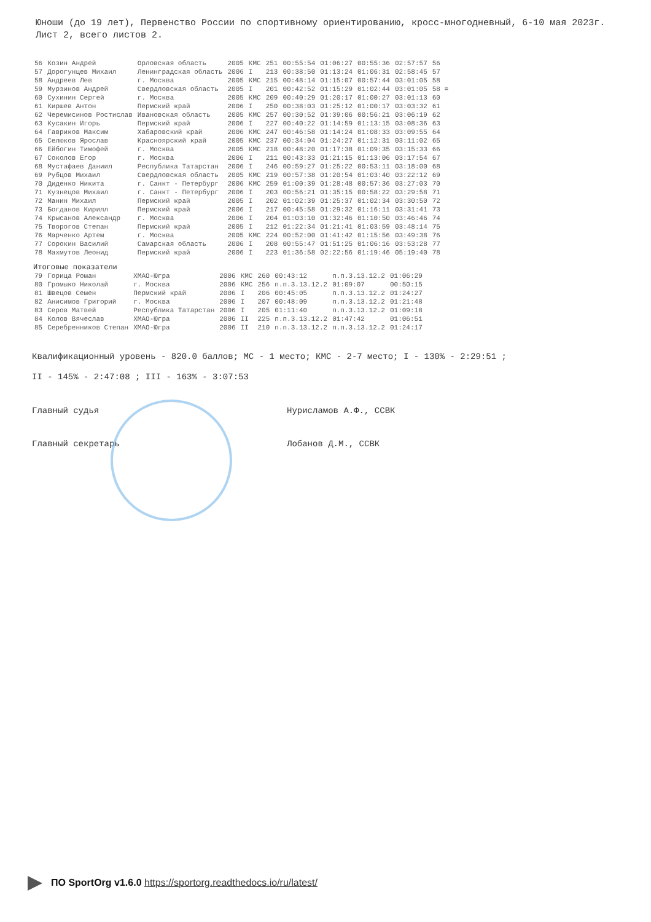Юноши (до 19 лет), Первенство России по спортивному ориентированию, кросс-многодневный, 6-10 мая 2023г. Лист 2, всего листов 2.
| 56 | Козин Андрей | Орловская область | 2005 | КМС | 251 | 00:55:54 | 01:06:27 | 00:55:36 | 02:57:57 | 56 |
| 57 | Дорогунцев Михаил | Ленинградская область | 2006 | I | 213 | 00:38:50 | 01:13:24 | 01:06:31 | 02:58:45 | 57 |
| 58 | Андреев Лев | г. Москва | 2005 | КМС | 215 | 00:48:14 | 01:15:07 | 00:57:44 | 03:01:05 | 58 |
| 59 | Мурзинов Андрей | Свердловская область | 2005 | I | 201 | 00:42:52 | 01:15:29 | 01:02:44 | 03:01:05 | 58 = |
| 60 | Сухинин Сергей | г. Москва | 2005 | КМС | 209 | 00:40:29 | 01:20:17 | 01:00:27 | 03:01:13 | 60 |
| 61 | Киршев Антон | Пермский край | 2006 | I | 250 | 00:38:03 | 01:25:12 | 01:00:17 | 03:03:32 | 61 |
| 62 | Черемисинов Ростислав | Ивановская область | 2005 | КМС | 257 | 00:30:52 | 01:39:06 | 00:56:21 | 03:06:19 | 62 |
| 63 | Кусакин Игорь | Пермский край | 2006 | I | 227 | 00:40:22 | 01:14:59 | 01:13:15 | 03:08:36 | 63 |
| 64 | Гавриков Максим | Хабаровский край | 2006 | КМС | 247 | 00:46:58 | 01:14:24 | 01:08:33 | 03:09:55 | 64 |
| 65 | Селюков Ярослав | Красноярский край | 2005 | КМС | 237 | 00:34:04 | 01:24:27 | 01:12:31 | 03:11:02 | 65 |
| 66 | Ейбогин Тимофей | г. Москва | 2005 | КМС | 218 | 00:48:20 | 01:17:38 | 01:09:35 | 03:15:33 | 66 |
| 67 | Соколов Егор | г. Москва | 2006 | I | 211 | 00:43:33 | 01:21:15 | 01:13:06 | 03:17:54 | 67 |
| 68 | Мустафаев Даниил | Республика Татарстан | 2006 | I | 246 | 00:59:27 | 01:25:22 | 00:53:11 | 03:18:00 | 68 |
| 69 | Рубцов Михаил | Свердловская область | 2005 | КМС | 219 | 00:57:38 | 01:20:54 | 01:03:40 | 03:22:12 | 69 |
| 70 | Диденко Никита | г. Санкт - Петербург | 2006 | КМС | 259 | 01:00:39 | 01:28:48 | 00:57:36 | 03:27:03 | 70 |
| 71 | Кузнецов Михаил | г. Санкт - Петербург | 2006 | I | 203 | 00:56:21 | 01:35:15 | 00:58:22 | 03:29:58 | 71 |
| 72 | Манин Михаил | Пермский край | 2005 | I | 202 | 01:02:39 | 01:25:37 | 01:02:34 | 03:30:50 | 72 |
| 73 | Богданов Кирилл | Пермский край | 2006 | I | 217 | 00:45:58 | 01:29:32 | 01:16:11 | 03:31:41 | 73 |
| 74 | Крысанов Александр | г. Москва | 2006 | I | 204 | 01:03:10 | 01:32:46 | 01:10:50 | 03:46:46 | 74 |
| 75 | Творогов Степан | Пермский край | 2005 | I | 212 | 01:22:34 | 01:21:41 | 01:03:59 | 03:48:14 | 75 |
| 76 | Марченко Артем | г. Москва | 2005 | КМС | 224 | 00:52:00 | 01:41:42 | 01:15:56 | 03:49:38 | 76 |
| 77 | Сорокин Василий | Самарская область | 2006 | I | 208 | 00:55:47 | 01:51:25 | 01:06:16 | 03:53:28 | 77 |
| 78 | Махмутов Леонид | Пермский край | 2006 | I | 223 | 01:36:58 | 02:22:56 | 01:19:46 | 05:19:40 | 78 |
Итоговые показатели
| 79 | Горица Роман | ХМАО-Югра | 2006 | КМС | 260 | 00:43:12 | п.п.3.13.12.2 | 01:06:29 |
| 80 | Громыко Николай | г. Москва | 2006 | КМС | 256 | п.п.3.13.12.2 | 01:09:07 | 00:50:15 |
| 81 | Швецов Семен | Пермский край | 2006 | I | 206 | 00:45:05 | п.п.3.13.12.2 | 01:24:27 |
| 82 | Анисимов Григорий | г. Москва | 2006 | I | 207 | 00:48:09 | п.п.3.13.12.2 | 01:21:48 |
| 83 | Серов Матвей | Республика Татарстан | 2006 | I | 205 | 01:11:40 | п.п.3.13.12.2 | 01:09:18 |
| 84 | Колов Вячеслав | ХМАО-Югра | 2006 | II | 225 | п.п.3.13.12.2 | 01:47:42 | 01:06:51 |
| 85 | Серебренников Степан | ХМАО-Югра | 2006 | II | 210 | п.п.3.13.12.2 | п.п.3.13.12.2 | 01:24:17 |
Квалификационный уровень - 820.0 баллов; МС - 1 место; КМС - 2-7 место; I - 130% - 2:29:51 ;
II - 145% - 2:47:08 ; III - 163% - 3:07:53
Главный судья Нурисламов А.Ф., ССВК
Главный секретарь Лобанов Д.М., ССВК
ПО SportOrg v1.6.0 https://sportorg.readthedocs.io/ru/latest/